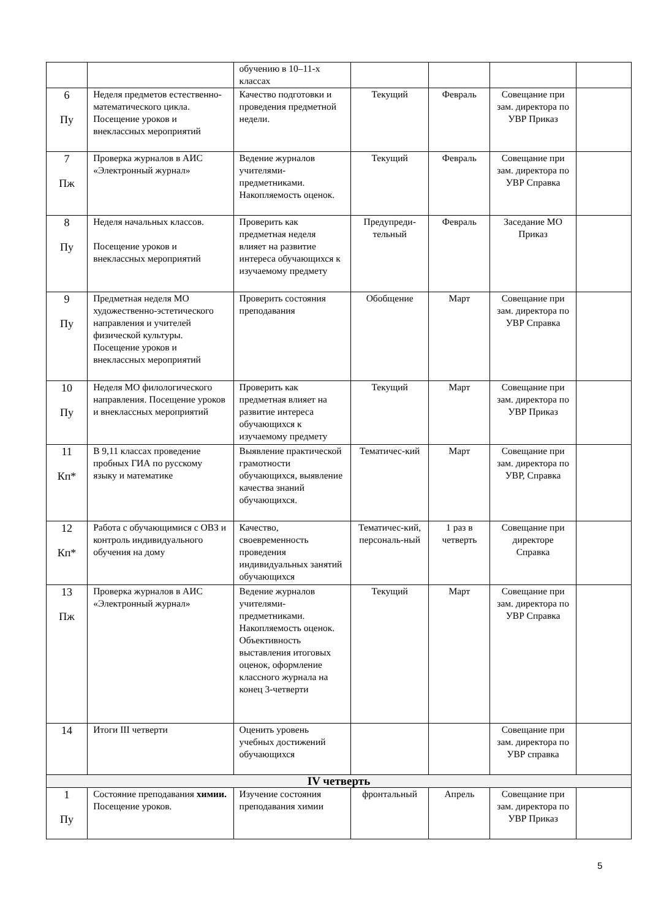| | | обучению в 10–11-х классах | | | | |
| 6 Пу | Неделя предметов естественно-математического цикла. Посещение уроков и внеклассных мероприятий | Качество подготовки и проведения предметной недели. | Текущий | Февраль | Совещание при зам. директора по УВР Приказ | |
| 7 Пж | Проверка журналов в АИС «Электронный журнал» | Ведение журналов учителями-предметниками. Накопляемость оценок. | Текущий | Февраль | Совещание при зам. директора по УВР Справка | |
| 8 Пу | Неделя начальных классов. Посещение уроков и внеклассных мероприятий | Проверить как предметная неделя влияет на развитие интереса обучающихся к изучаемому предмету | Предупреди-тельный | Февраль | Заседание МО Приказ | |
| 9 Пу | Предметная неделя МО художественно-эстетического направления и учителей физической культуры. Посещение уроков и внеклассных мероприятий | Проверить состояния преподавания | Обобщение | Март | Совещание при зам. директора по УВР Справка | |
| 10 Пу | Неделя МО филологического направления. Посещение уроков и внеклассных мероприятий | Проверить как предметная влияет на развитие интереса обучающихся к изучаемому предмету | Текущий | Март | Совещание при зам. директора по УВР Приказ | |
| 11 Кп* | В 9,11 классах проведение пробных ГИА по русскому языку и математике | Выявление практической грамотности обучающихся, выявление качества знаний обучающихся. | Тематичес-кий | Март | Совещание при зам. директора по УВР, Справка | |
| 12 Кп* | Работа с обучающимися с ОВЗ и контроль индивидуального обучения на дому | Качество, своевременность проведения индивидуальных занятий обучающихся | Тематичес-кий, персональ-ный | 1 раз в четверть | Совещание при директоре Справка | |
| 13 Пж | Проверка журналов в АИС «Электронный журнал» | Ведение журналов учителями-предметниками. Накопляемость оценок. Объективность выставления итоговых оценок, оформление классного журнала на конец 3-четверти | Текущий | Март | Совещание при зам. директора по УВР Справка | |
| 14 | Итоги III четверти | Оценить уровень учебных достижений обучающихся | | | Совещание при зам. директора по УВР справка | |
| IV четверть | | | | | | |
| 1 Пу | Состояние преподавания химии. Посещение уроков. | Изучение состояния преподавания химии | фронтальный | Апрель | Совещание при зам. директора по УВР Приказ | |
5